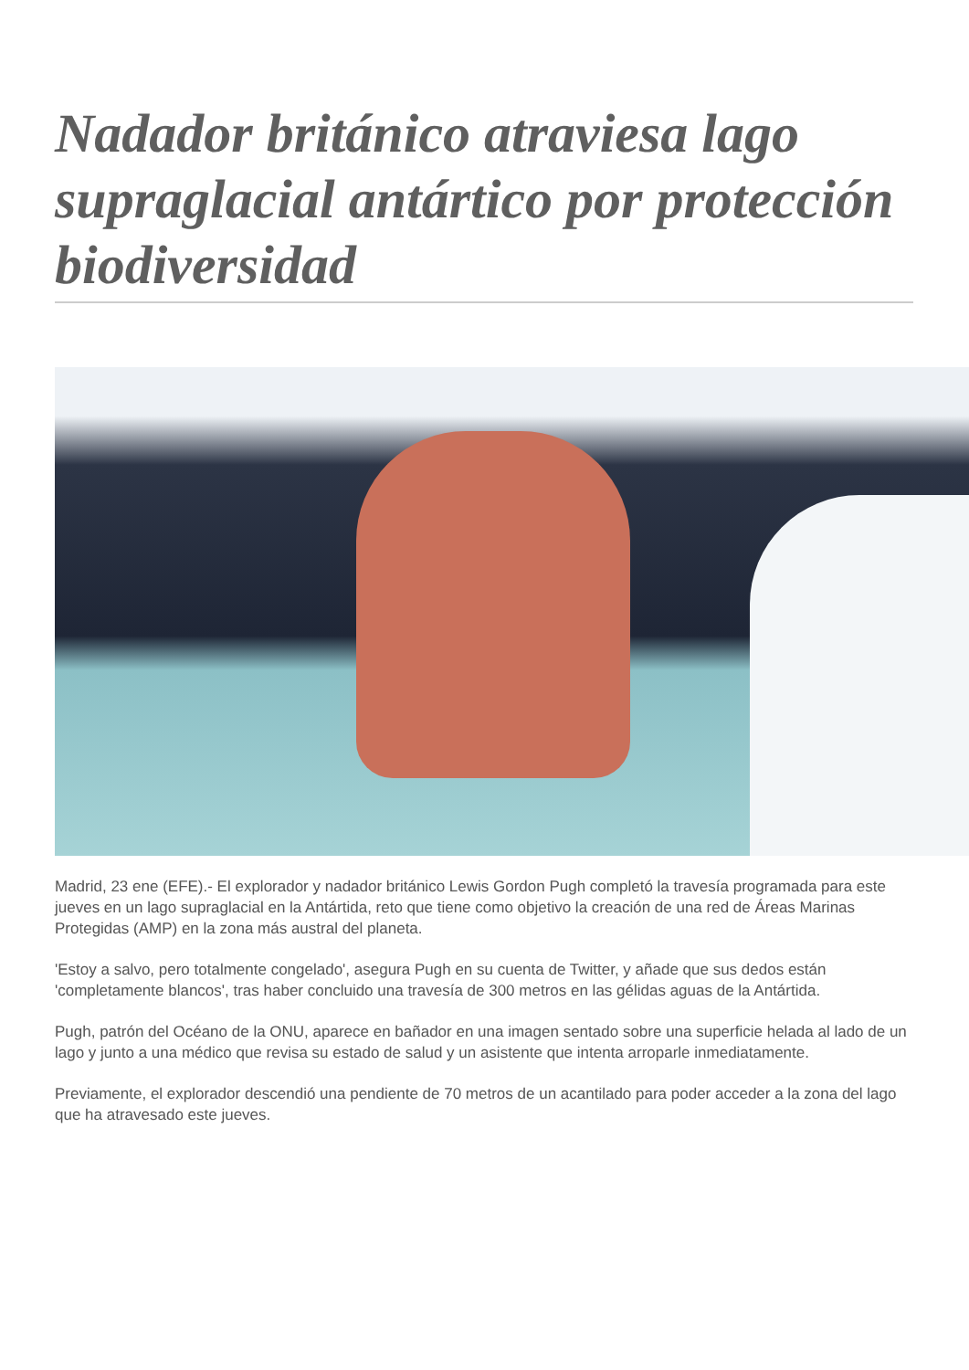Nadador británico atraviesa lago supraglacial antártico por protección biodiversidad
Madrid, 23 ene (EFE).- El explorador y nadador británico Lewis Gordon Pugh completó la travesía programada para este jueves en un lago supraglacial en la Antártida, reto que tiene como objetivo la creación de una red de Áreas Marinas Protegidas (AMP) en la zona más austral del planeta.
'Estoy a salvo, pero totalmente congelado', asegura Pugh en su cuenta de Twitter, y añade que sus dedos están 'completamente blancos', tras haber concluido una travesía de 300 metros en las gélidas aguas de la Antártida.
Pugh, patrón del Océano de la ONU, aparece en bañador en una imagen sentado sobre una superficie helada al lado de un lago y junto a una médico que revisa su estado de salud y un asistente que intenta arroparle inmediatamente.
Previamente, el explorador descendió una pendiente de 70 metros de un acantilado para poder acceder a la zona del lago que ha atravesado este jueves.